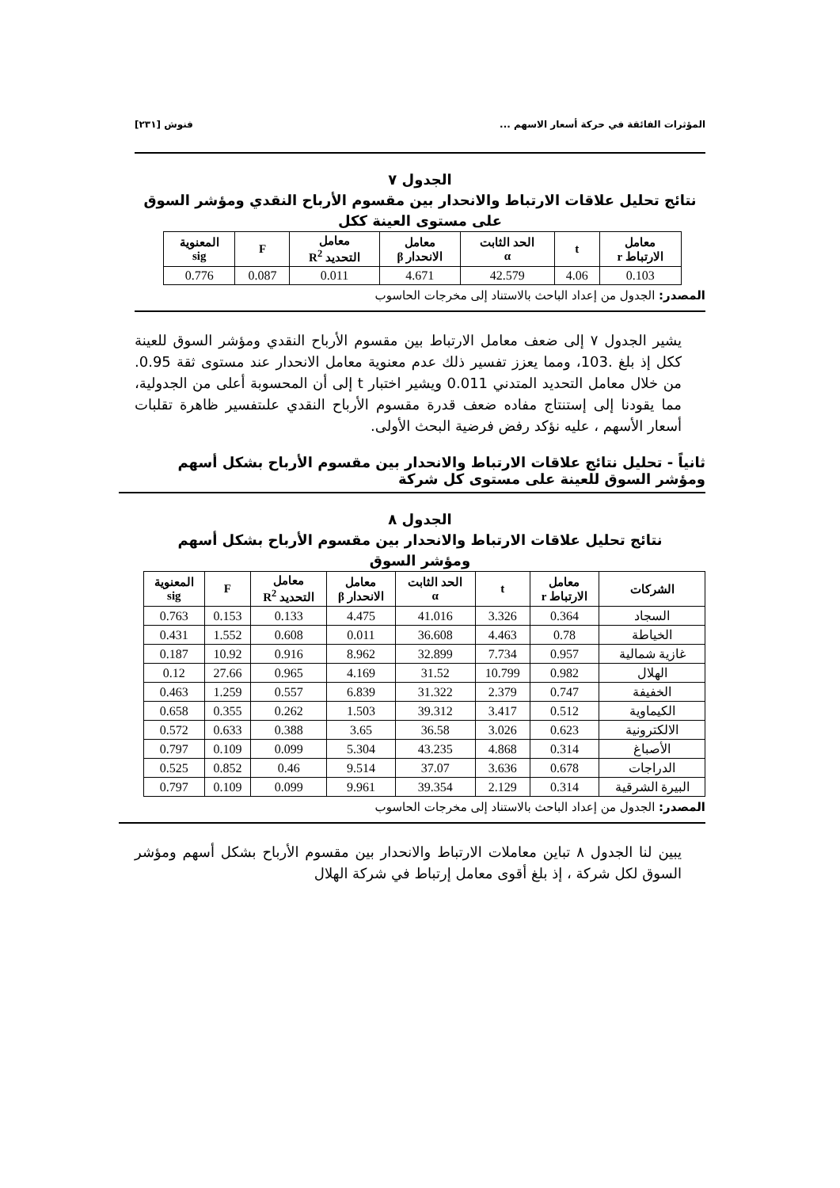المؤثرات الفائقة في حركة أسعار الاسهم ... فنوش [٢٣١]
الجدول ٧
نتائج تحليل علاقات الارتباط والانحدار بين مقسوم الأرباح النقدي ومؤشر السوق
على مستوى العينة ككل
| معامل الارتباط r | t | الحد الثابت α | معامل الانحدار β | معامل التحديد R<sup>2</sup> | F | المعنوية sig |
| --- | --- | --- | --- | --- | --- | --- |
| 0.103 | 4.06 | 42.579 | 4.671 | 0.011 | 0.087 | 0.776 |
المصدر: الجدول من إعداد الباحث بالاستناد إلى مخرجات الحاسوب
يشير الجدول ٧ إلى ضعف معامل الارتباط بين مقسوم الأرباح النقدي ومؤشر السوق للعينة ككل إذ بلغ .103، ومما يعزز تفسير ذلك عدم معنوية معامل الانحدار عند مستوى ثقة 0.95. من خلال معامل التحديد المتدني 0.011 ويشير اختبار t إلى أن المحسوبة أعلى من الجدولية، مما يقودنا إلى إستنتاج مفاده ضعف قدرة مقسوم الأرباح النقدي علىتفسير ظاهرة تقلبات أسعار الأسهم ، عليه نؤكد رفض فرضية البحث الأولى.
ثانياً - تحليل نتائج علاقات الارتباط والانحدار بين مقسوم الأرباح بشكل أسهم ومؤشر السوق للعينة على مستوى كل شركة
الجدول ٨
نتائج تحليل علاقات الارتباط والانحدار بين مقسوم الأرباح بشكل أسهم
ومؤشر السوق
| الشركات | معامل الارتباط r | t | الحد الثابت α | معامل الانحدار β | معامل التحديد R<sup>2</sup> | F | المعنوية sig |
| --- | --- | --- | --- | --- | --- | --- | --- |
| السجاد | 0.364 | 3.326 | 41.016 | 4.475 | 0.133 | 0.153 | 0.763 |
| الخياطة | 0.78 | 4.463 | 36.608 | 0.011 | 0.608 | 1.552 | 0.431 |
| غازية شمالية | 0.957 | 7.734 | 32.899 | 8.962 | 0.916 | 10.92 | 0.187 |
| الهلال | 0.982 | 10.799 | 31.52 | 4.169 | 0.965 | 27.66 | 0.12 |
| الخفيفة | 0.747 | 2.379 | 31.322 | 6.839 | 0.557 | 1.259 | 0.463 |
| الكيماوية | 0.512 | 3.417 | 39.312 | 1.503 | 0.262 | 0.355 | 0.658 |
| الالكترونية | 0.623 | 3.026 | 36.58 | 3.65 | 0.388 | 0.633 | 0.572 |
| الأصباغ | 0.314 | 4.868 | 43.235 | 5.304 | 0.099 | 0.109 | 0.797 |
| الدراجات | 0.678 | 3.636 | 37.07 | 9.514 | 0.46 | 0.852 | 0.525 |
| البيرة الشرقية | 0.314 | 2.129 | 39.354 | 9.961 | 0.099 | 0.109 | 0.797 |
المصدر: الجدول من إعداد الباحث بالاستناد إلى مخرجات الحاسوب
يبين لنا الجدول ٨ تباين معاملات الارتباط والانحدار بين مقسوم الأرباح بشكل أسهم ومؤشر السوق لكل شركة ، إذ بلغ أقوى معامل إرتباط في شركة الهلال